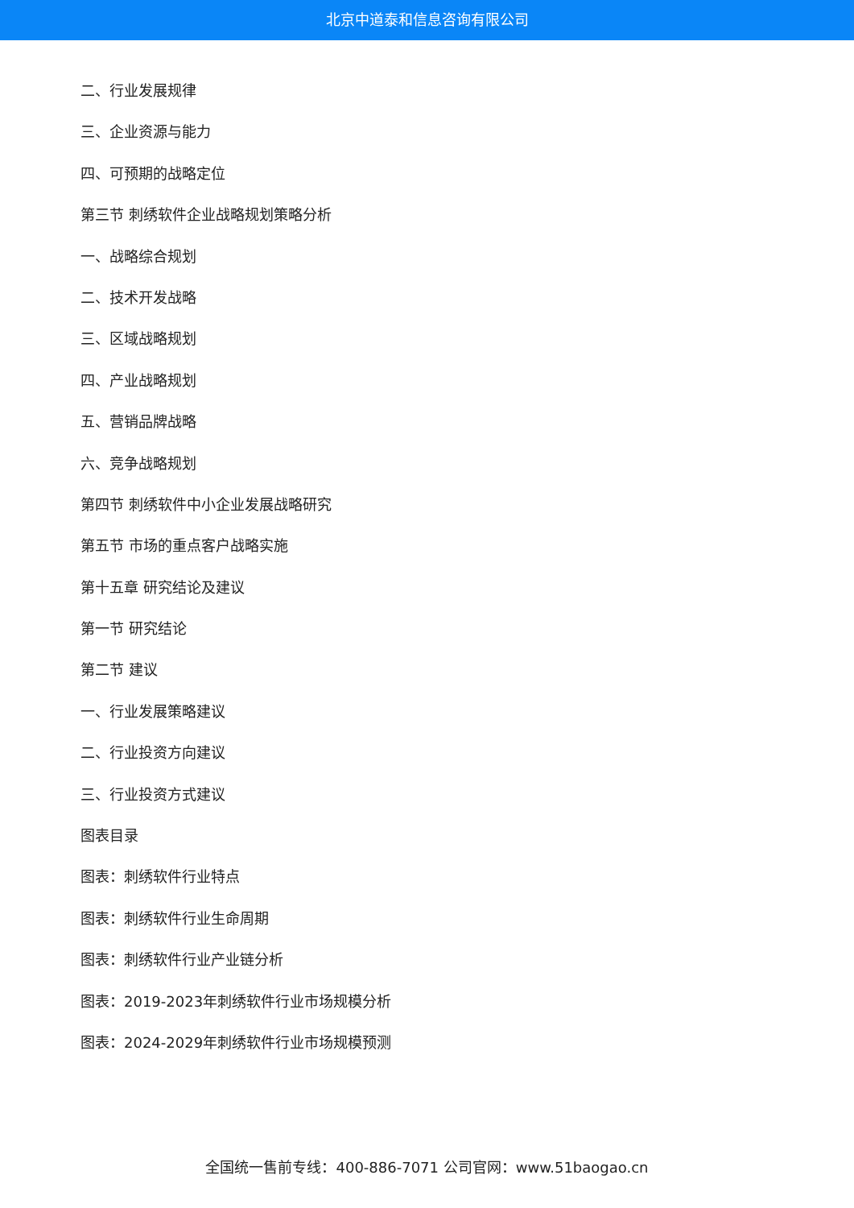北京中道泰和信息咨询有限公司
二、行业发展规律
三、企业资源与能力
四、可预期的战略定位
第三节 刺绣软件企业战略规划策略分析
一、战略综合规划
二、技术开发战略
三、区域战略规划
四、产业战略规划
五、营销品牌战略
六、竞争战略规划
第四节 刺绣软件中小企业发展战略研究
第五节 市场的重点客户战略实施
第十五章 研究结论及建议
第一节 研究结论
第二节 建议
一、行业发展策略建议
二、行业投资方向建议
三、行业投资方式建议
图表目录
图表：刺绣软件行业特点
图表：刺绣软件行业生命周期
图表：刺绣软件行业产业链分析
图表：2019-2023年刺绣软件行业市场规模分析
图表：2024-2029年刺绣软件行业市场规模预测
全国统一售前专线：400-886-7071 公司官网：www.51baogao.cn